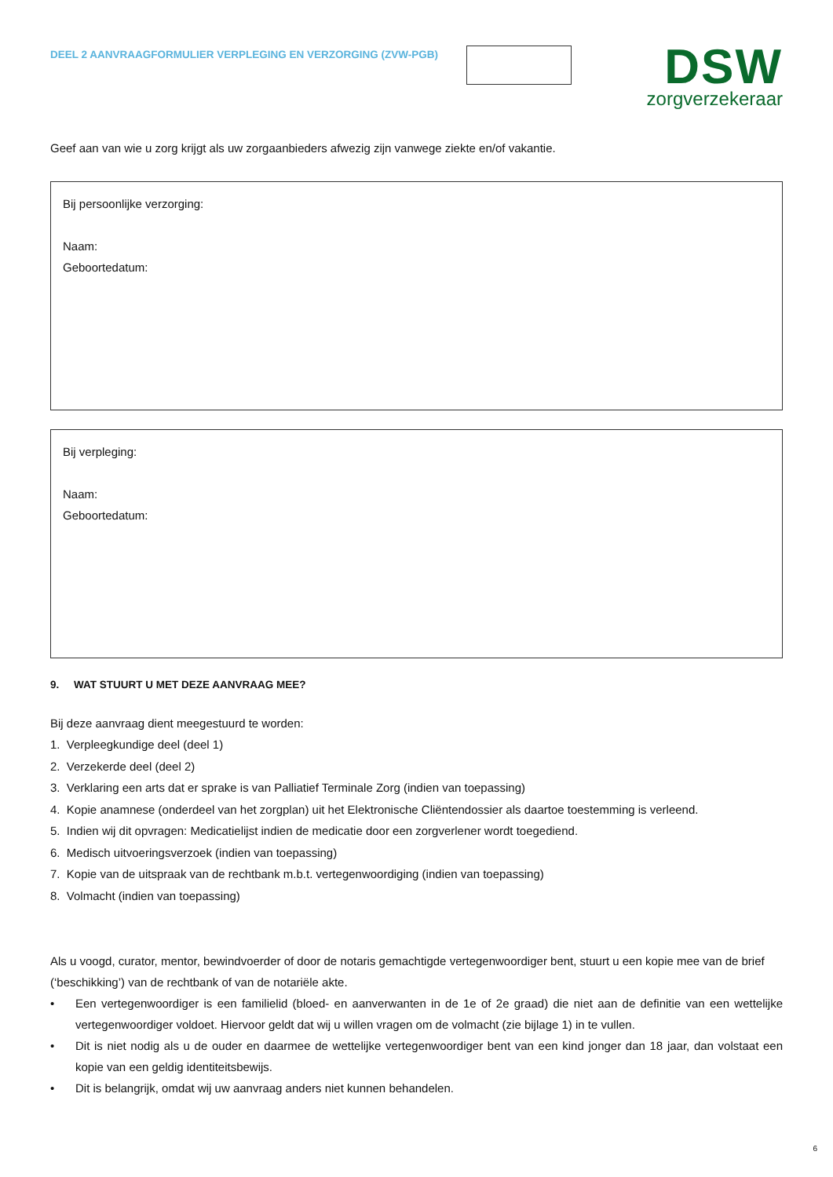DEEL 2 AANVRAAGFORMULIER VERPLEGING EN VERZORGING (ZVW-PGB)
DSW
zorgverzekeraar
Geef aan van wie u zorg krijgt als uw zorgaanbieders afwezig zijn vanwege ziekte en/of vakantie.
Bij persoonlijke verzorging:
Naam:
Geboortedatum:
Bij verpleging:
Naam:
Geboortedatum:
9. WAT STUURT U MET DEZE AANVRAAG MEE?
Bij deze aanvraag dient meegestuurd te worden:
1. Verpleegkundige deel (deel 1)
2. Verzekerde deel (deel 2)
3. Verklaring een arts dat er sprake is van Palliatief Terminale Zorg (indien van toepassing)
4. Kopie anamnese (onderdeel van het zorgplan) uit het Elektronische Cliëntendossier als daartoe toestemming is verleend.
5. Indien wij dit opvragen: Medicatielijst indien de medicatie door een zorgverlener wordt toegediend.
6. Medisch uitvoeringsverzoek (indien van toepassing)
7. Kopie van de uitspraak van de rechtbank m.b.t. vertegenwoordiging (indien van toepassing)
8. Volmacht (indien van toepassing)
Als u voogd, curator, mentor, bewindvoerder of door de notaris gemachtigde vertegenwoordiger bent, stuurt u een kopie mee van de brief (‘beschikking’) van de rechtbank of van de notariële akte.
• Een vertegenwoordiger is een familielid (bloed- en aanverwanten in de 1e of 2e graad) die niet aan de definitie van een wettelijke vertegenwoordiger voldoet. Hiervoor geldt dat wij u willen vragen om de volmacht (zie bijlage 1) in te vullen.
• Dit is niet nodig als u de ouder en daarmee de wettelijke vertegenwoordiger bent van een kind jonger dan 18 jaar, dan volstaat een kopie van een geldig identiteitsbewijs.
• Dit is belangrijk, omdat wij uw aanvraag anders niet kunnen behandelen.
6